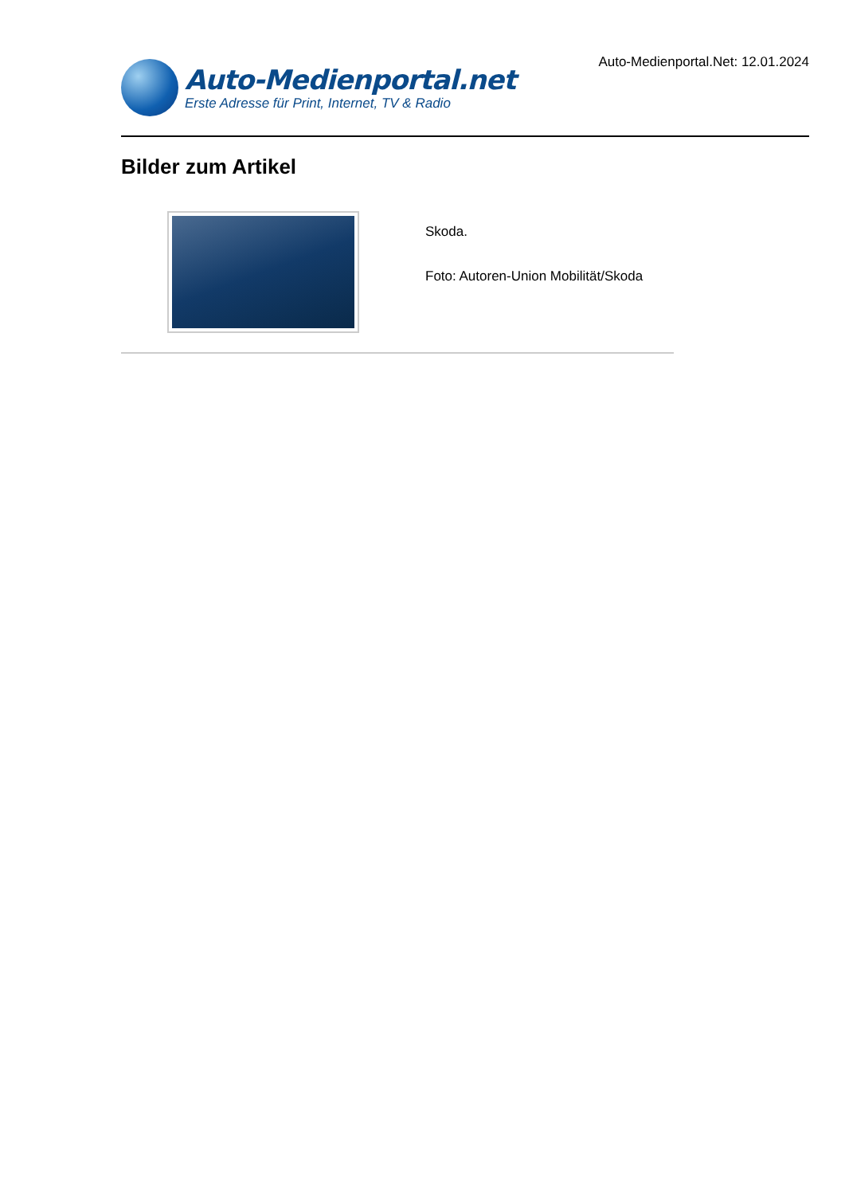Auto-Medienportal.net
Erste Adresse für Print, Internet, TV & Radio
Auto-Medienportal.Net: 12.01.2024
Bilder zum Artikel
Skoda.
Foto: Autoren-Union Mobilität/Skoda